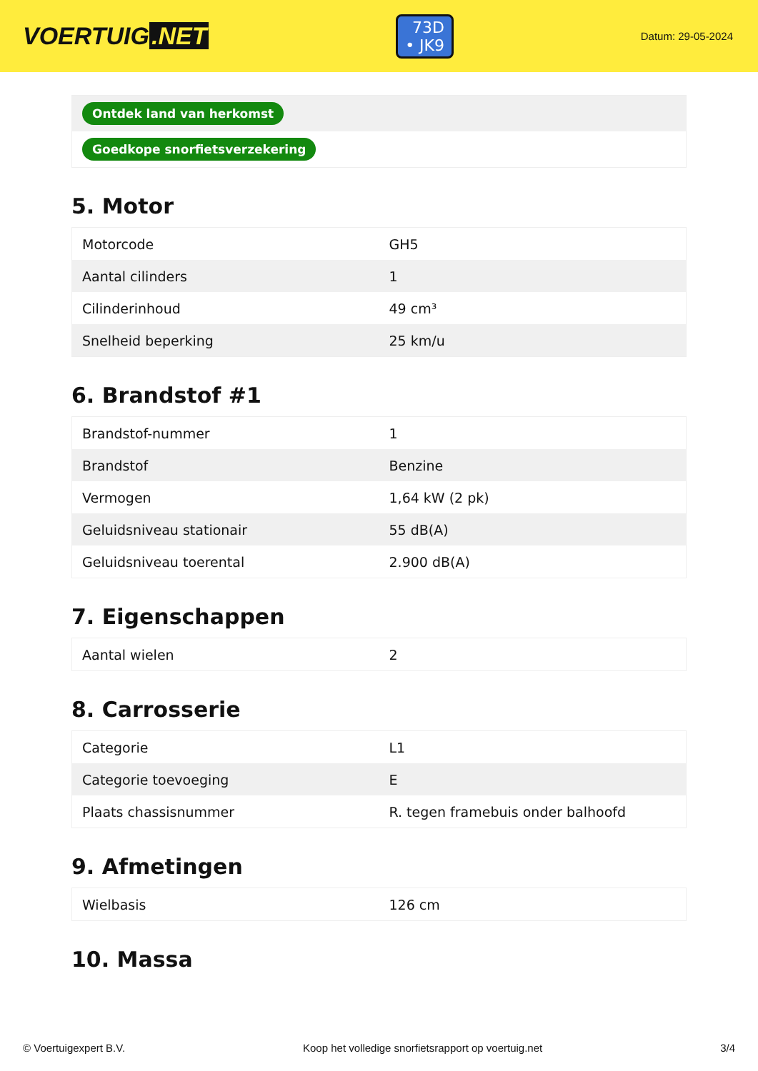VOERTUIG.NET
73D
• JK9
Datum: 29-05-2024
Ontdek land van herkomst
Goedkope snorfietsverzekering
5. Motor
| Motorcode | GH5 |
| Aantal cilinders | 1 |
| Cilinderinhoud | 49 cm³ |
| Snelheid beperking | 25 km/u |
6. Brandstof #1
| Brandstof-nummer | 1 |
| Brandstof | Benzine |
| Vermogen | 1,64 kW (2 pk) |
| Geluidsniveau stationair | 55 dB(A) |
| Geluidsniveau toerental | 2.900 dB(A) |
7. Eigenschappen
| Aantal wielen | 2 |
8. Carrosserie
| Categorie | L1 |
| Categorie toevoeging | E |
| Plaats chassisnummer | R. tegen framebuis onder balhoofd |
9. Afmetingen
| Wielbasis | 126 cm |
10. Massa
© Voertuigexpert B.V. Koop het volledige snorfietsrapport op voertuig.net 3/4